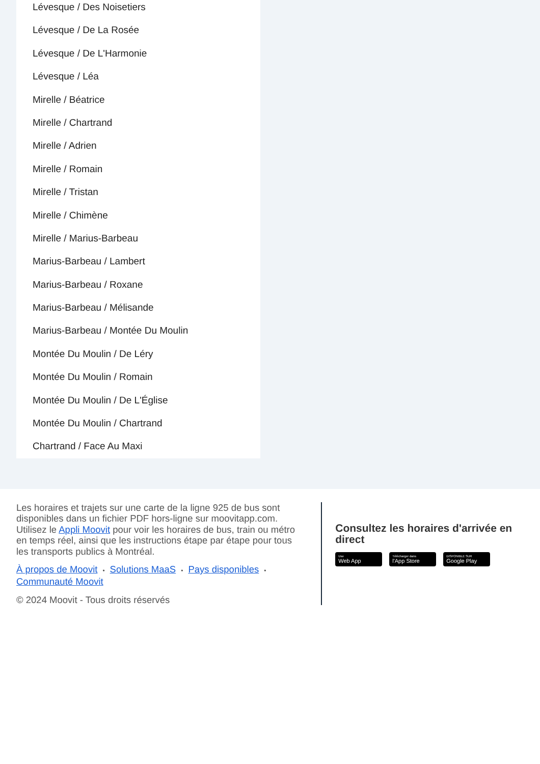Lévesque / Des Noisetiers
Lévesque / De La Rosée
Lévesque / De L'Harmonie
Lévesque / Léa
Mirelle / Béatrice
Mirelle / Chartrand
Mirelle / Adrien
Mirelle / Romain
Mirelle / Tristan
Mirelle / Chimène
Mirelle / Marius-Barbeau
Marius-Barbeau / Lambert
Marius-Barbeau / Roxane
Marius-Barbeau / Mélisande
Marius-Barbeau / Montée Du Moulin
Montée Du Moulin / De Léry
Montée Du Moulin / Romain
Montée Du Moulin / De L'Église
Montée Du Moulin / Chartrand
Chartrand / Face Au Maxi
Les horaires et trajets sur une carte de la ligne 925 de bus sont disponibles dans un fichier PDF hors-ligne sur moovitapp.com. Utilisez le Appli Moovit pour voir les horaires de bus, train ou métro en temps réel, ainsi que les instructions étape par étape pour tous les transports publics à Montréal.
À propos de Moovit • Solutions MaaS • Pays disponibles •
Communauté Moovit
© 2024 Moovit - Tous droits réservés
Consultez les horaires d'arrivée en direct
Use
Web App
Télécharger dans
l'App Store
DISPONIBLE SUR
Google Play